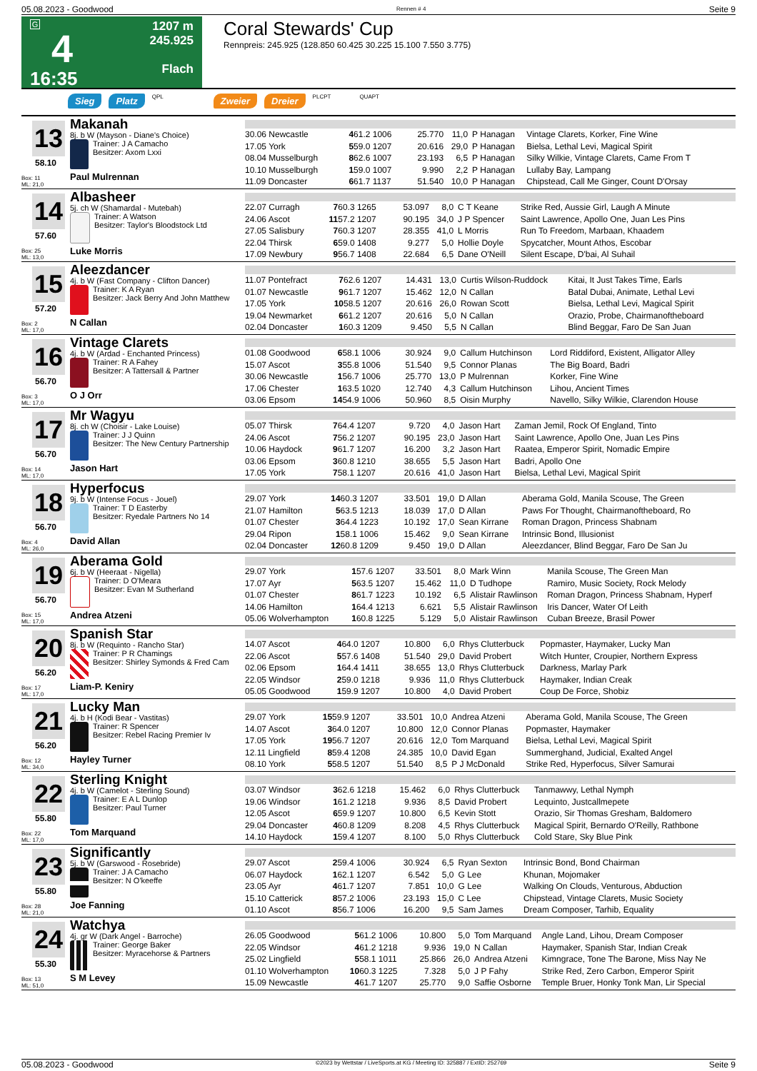05.08.2023 - Goodwood Rennen # 4 Seite 9
G
4
16:35
1207 m
245.925
Flach
Coral Stewards' Cup
Rennpreis: 245.925 (128.850 60.425 30.225 15.100 7.550 3.775)
Sieg Platz QPL Zweier Dreier PLCPT QUAPT
13
58.10
Box: 11
ML: 21,0
Makanah
8j. b W (Mayson - Diane's Choice)
Trainer: J A Camacho
Besitzer: Axom Lxxi
Paul Mulrennan
| 30.06 Newcastle | 4 | 61.2 1006 | 25.770 | 11,0 | P Hanagan | Vintage Clarets, Korker, Fine Wine |
| 17.05 York | 5 | 59.0 1207 | 20.616 | 29,0 | P Hanagan | Bielsa, Lethal Levi, Magical Spirit |
| 08.04 Musselburgh | 8 | 62.6 1007 | 23.193 | 6,5 | P Hanagan | Silky Wilkie, Vintage Clarets, Came From T |
| 10.10 Musselburgh | 1 | 59.0 1007 | 9.990 | 2,2 | P Hanagan | Lullaby Bay, Lampang |
| 11.09 Doncaster | 6 | 61.7 1137 | 51.540 | 10,0 | P Hanagan | Chipstead, Call Me Ginger, Count D'Orsay |
14
57.60
Box: 25
ML: 13,0
Albasheer
5j. ch W (Shamardal - Mutebah)
Trainer: A Watson
Besitzer: Taylor's Bloodstock Ltd
Luke Morris
| 22.07 Curragh | 7 | 60.3 1265 | 53.097 | 8,0 | C T Keane | Strike Red, Aussie Girl, Laugh A Minute |
| 24.06 Ascot | 11 | 57.2 1207 | 90.195 | 34,0 | J P Spencer | Saint Lawrence, Apollo One, Juan Les Pins |
| 27.05 Salisbury | 7 | 60.3 1207 | 28.355 | 41,0 | L Morris | Run To Freedom, Marbaan, Khaadem |
| 22.04 Thirsk | 6 | 59.0 1408 | 9.277 | 5,0 | Hollie Doyle | Spycatcher, Mount Athos, Escobar |
| 17.09 Newbury | 9 | 56.7 1408 | 22.684 | 6,5 | Dane O'Neill | Silent Escape, D'bai, Al Suhail |
15
57.20
Box: 2
ML: 17,0
Aleezdancer
4j. b W (Fast Company - Clifton Dancer)
Trainer: K A Ryan
Besitzer: Jack Berry And John Matthew
N Callan
| 11.07 Pontefract | 7 | 62.6 1207 | 14.431 | 13,0 | Curtis Wilson-Ruddock | Kitai, It Just Takes Time, Earls |
| 01.07 Newcastle | 9 | 61.7 1207 | 15.462 | 12,0 | N Callan | Batal Dubai, Animate, Lethal Levi |
| 17.05 York | 10 | 58.5 1207 | 20.616 | 26,0 | Rowan Scott | Bielsa, Lethal Levi, Magical Spirit |
| 19.04 Newmarket | 6 | 61.2 1207 | 20.616 | 5,0 | N Callan | Orazio, Probe, Chairmanoftheboard |
| 02.04 Doncaster | 1 | 60.3 1209 | 9.450 | 5,5 | N Callan | Blind Beggar, Faro De San Juan |
16
56.70
Box: 3
ML: 17,0
Vintage Clarets
4j. b W (Ardad - Enchanted Princess)
Trainer: R A Fahey
Besitzer: A Tattersall & Partner
O J Orr
| 01.08 Goodwood | 6 | 58.1 1006 | 30.924 | 9,0 | Callum Hutchinson | Lord Riddiford, Existent, Alligator Alley |
| 15.07 Ascot | 3 | 55.8 1006 | 51.540 | 9,5 | Connor Planas | The Big Board, Badri |
| 30.06 Newcastle | 1 | 56.7 1006 | 25.770 | 13,0 | P Mulrennan | Korker, Fine Wine |
| 17.06 Chester | 1 | 63.5 1020 | 12.740 | 4,3 | Callum Hutchinson | Lihou, Ancient Times |
| 03.06 Epsom | 14 | 54.9 1006 | 50.960 | 8,5 | Oisin Murphy | Navello, Silky Wilkie, Clarendon House |
17
56.70
Box: 14
ML: 17,0
Mr Wagyu
8j. ch W (Choisir - Lake Louise)
Trainer: J J Quinn
Besitzer: The New Century Partnership
Jason Hart
| 05.07 Thirsk | 7 | 64.4 1207 | 9.720 | 4,0 | Jason Hart | Zaman Jemil, Rock Of England, Tinto |
| 24.06 Ascot | 7 | 56.2 1207 | 90.195 | 23,0 | Jason Hart | Saint Lawrence, Apollo One, Juan Les Pins |
| 10.06 Haydock | 9 | 61.7 1207 | 16.200 | 3,2 | Jason Hart | Raatea, Emperor Spirit, Nomadic Empire |
| 03.06 Epsom | 3 | 60.8 1210 | 38.655 | 5,5 | Jason Hart | Badri, Apollo One |
| 17.05 York | 7 | 58.1 1207 | 20.616 | 41,0 | Jason Hart | Bielsa, Lethal Levi, Magical Spirit |
18
56.70
Box: 4
ML: 26,0
Hyperfocus
9j. b W (Intense Focus - Jouel)
Trainer: T D Easterby
Besitzer: Ryedale Partners No 14
David Allan
| 29.07 York | 14 | 60.3 1207 | 33.501 | 19,0 | D Allan | Aberama Gold, Manila Scouse, The Green |
| 21.07 Hamilton | 5 | 63.5 1213 | 18.039 | 17,0 | D Allan | Paws For Thought, Chairmanoftheboard, Ro |
| 01.07 Chester | 3 | 64.4 1223 | 10.192 | 17,0 | Sean Kirrane | Roman Dragon, Princess Shabnam |
| 29.04 Ripon | 1 | 58.1 1006 | 15.462 | 9,0 | Sean Kirrane | Intrinsic Bond, Illusionist |
| 02.04 Doncaster | 12 | 60.8 1209 | 9.450 | 19,0 | D Allan | Aleezdancer, Blind Beggar, Faro De San Ju |
19
56.70
Box: 15
ML: 17,0
Aberama Gold
6j. b W (Heeraat - Nigella)
Trainer: D O'Meara
Besitzer: Evan M Sutherland
Andrea Atzeni
| 29.07 York | 1 | 57.6 1207 | 33.501 | 8,0 | Mark Winn | Manila Scouse, The Green Man |
| 17.07 Ayr | 5 | 63.5 1207 | 15.462 | 11,0 | D Tudhope | Ramiro, Music Society, Rock Melody |
| 01.07 Chester | 8 | 61.7 1223 | 10.192 | 6,5 | Alistair Rawlinson | Roman Dragon, Princess Shabnam, Hyperf |
| 14.06 Hamilton | 1 | 64.4 1213 | 6.621 | 5,5 | Alistair Rawlinson | Iris Dancer, Water Of Leith |
| 05.06 Wolverhampton | 1 | 60.8 1225 | 5.129 | 5,0 | Alistair Rawlinson | Cuban Breeze, Brasil Power |
20
56.20
Box: 17
ML: 17,0
Spanish Star
8j. b W (Requinto - Rancho Star)
Trainer: P R Chamings
Besitzer: Shirley Symonds & Fred Cam
Liam-P. Keniry
| 14.07 Ascot | 4 | 64.0 1207 | 10.800 | 6,0 | Rhys Clutterbuck | Popmaster, Haymaker, Lucky Man |
| 22.06 Ascot | 5 | 57.6 1408 | 51.540 | 29,0 | David Probert | Witch Hunter, Croupier, Northern Express |
| 02.06 Epsom | 1 | 64.4 1411 | 38.655 | 13,0 | Rhys Clutterbuck | Darkness, Marlay Park |
| 22.05 Windsor | 2 | 59.0 1218 | 9.936 | 11,0 | Rhys Clutterbuck | Haymaker, Indian Creak |
| 05.05 Goodwood | 1 | 59.9 1207 | 10.800 | 4,0 | David Probert | Coup De Force, Shobiz |
21
56.20
Box: 12
ML: 34,0
Lucky Man
4j. b H (Kodi Bear - Vastitas)
Trainer: R Spencer
Besitzer: Rebel Racing Premier Iv
Hayley Turner
| 29.07 York | 15 | 59.9 1207 | 33.501 | 10,0 | Andrea Atzeni | Aberama Gold, Manila Scouse, The Green |
| 14.07 Ascot | 3 | 64.0 1207 | 10.800 | 12,0 | Connor Planas | Popmaster, Haymaker |
| 17.05 York | 19 | 56.7 1207 | 20.616 | 12,0 | Tom Marquand | Bielsa, Lethal Levi, Magical Spirit |
| 12.11 Lingfield | 8 | 59.4 1208 | 24.385 | 10,0 | David Egan | Summerghand, Judicial, Exalted Angel |
| 08.10 York | 5 | 58.5 1207 | 51.540 | 8,5 | P J McDonald | Strike Red, Hyperfocus, Silver Samurai |
22
55.80
Box: 22
ML: 17,0
Sterling Knight
4j. b W (Camelot - Sterling Sound)
Trainer: E A L Dunlop
Besitzer: Paul Turner
Tom Marquand
| 03.07 Windsor | 3 | 62.6 1218 | 15.462 | 6,0 | Rhys Clutterbuck | Tanmawwy, Lethal Nymph |
| 19.06 Windsor | 1 | 61.2 1218 | 9.936 | 8,5 | David Probert | Lequinto, Justcallmepete |
| 12.05 Ascot | 6 | 59.9 1207 | 10.800 | 6,5 | Kevin Stott | Orazio, Sir Thomas Gresham, Baldomero |
| 29.04 Doncaster | 4 | 60.8 1209 | 8.208 | 4,5 | Rhys Clutterbuck | Magical Spirit, Bernardo O'Reilly, Rathbone |
| 14.10 Haydock | 1 | 59.4 1207 | 8.100 | 5,0 | Rhys Clutterbuck | Cold Stare, Sky Blue Pink |
23
55.80
Box: 28
ML: 21,0
Significantly
5j. b W (Garswood - Rosebride)
Trainer: J A Camacho
Besitzer: N O'keeffe
Joe Fanning
| 29.07 Ascot | 2 | 59.4 1006 | 30.924 | 6,5 | Ryan Sexton | Intrinsic Bond, Bond Chairman |
| 06.07 Haydock | 1 | 62.1 1207 | 6.542 | 5,0 | G Lee | Khunan, Mojomaker |
| 23.05 Ayr | 4 | 61.7 1207 | 7.851 | 10,0 | G Lee | Walking On Clouds, Venturous, Abduction |
| 15.10 Catterick | 8 | 57.2 1006 | 23.193 | 15,0 | C Lee | Chipstead, Vintage Clarets, Music Society |
| 01.10 Ascot | 8 | 56.7 1006 | 16.200 | 9,5 | Sam James | Dream Composer, Tarhib, Equality |
24
55.30
Box: 13
ML: 51,0
Watchya
4j. gr W (Dark Angel - Barroche)
Trainer: George Baker
Besitzer: Myracehorse & Partners
S M Levey
| 26.05 Goodwood | 5 | 61.2 1006 | 10.800 | 5,0 | Tom Marquand | Angle Land, Lihou, Dream Composer |
| 22.05 Windsor | 4 | 61.2 1218 | 9.936 | 19,0 | N Callan | Haymaker, Spanish Star, Indian Creak |
| 25.02 Lingfield | 5 | 58.1 1011 | 25.866 | 26,0 | Andrea Atzeni | Kimngrace, Tone The Barone, Miss Nay Ne |
| 01.10 Wolverhampton | 10 | 60.3 1225 | 7.328 | 5,0 | J P Fahy | Strike Red, Zero Carbon, Emperor Spirit |
| 15.09 Newcastle | 4 | 61.7 1207 | 25.770 | 9,0 | Saffie Osborne | Temple Bruer, Honky Tonk Man, Lir Special |
05.08.2023 - Goodwood ©2023 by Wettstar / LiveSports.at KG / Meeting ID: 325887 / ExtID: 252769 Seite 9